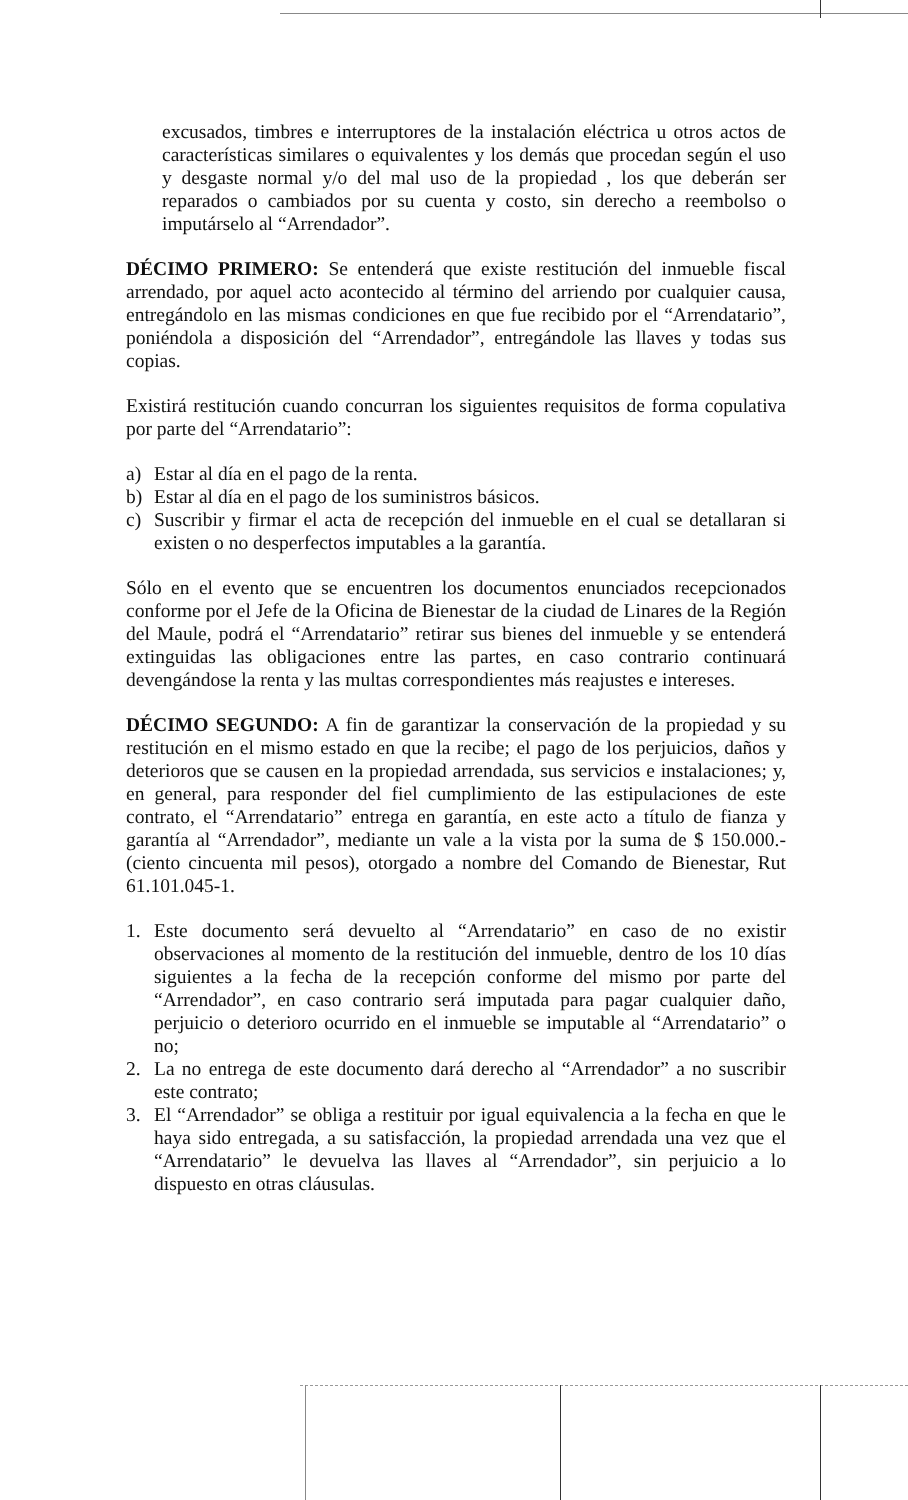excusados, timbres e interruptores de la instalación eléctrica u otros actos de características similares o equivalentes y los demás que procedan según el uso y desgaste normal y/o del mal uso de la propiedad , los que deberán ser reparados o cambiados por su cuenta y costo, sin derecho a reembolso o imputárselo al “Arrendador”.
DÉCIMO PRIMERO: Se entenderá que existe restitución del inmueble fiscal arrendado, por aquel acto acontecido al término del arriendo por cualquier causa, entregándolo en las mismas condiciones en que fue recibido por el “Arrendatario”, poniéndola a disposición del “Arrendador”, entregándole las llaves y todas sus copias.
Existirá restitución cuando concurran los siguientes requisitos de forma copulativa por parte del “Arrendatario”:
a) Estar al día en el pago de la renta.
b) Estar al día en el pago de los suministros básicos.
c) Suscribir y firmar el acta de recepción del inmueble en el cual se detallaran si existen o no desperfectos imputables a la garantía.
Sólo en el evento que se encuentren los documentos enunciados recepcionados conforme por el Jefe de la Oficina de Bienestar de la ciudad de Linares de la Región del Maule, podrá el “Arrendatario” retirar sus bienes del inmueble y se entenderá extinguidas las obligaciones entre las partes, en caso contrario continuará devengándose la renta y las multas correspondientes más reajustes e intereses.
DÉCIMO SEGUNDO: A fin de garantizar la conservación de la propiedad y su restitución en el mismo estado en que la recibe; el pago de los perjuicios, daños y deterioros que se causen en la propiedad arrendada, sus servicios e instalaciones; y, en general, para responder del fiel cumplimiento de las estipulaciones de este contrato, el “Arrendatario” entrega en garantía, en este acto a título de fianza y garantía al “Arrendador”, mediante un vale a la vista por la suma de $ 150.000.- (ciento cincuenta mil pesos), otorgado a nombre del Comando de Bienestar, Rut 61.101.045-1.
1. Este documento será devuelto al “Arrendatario” en caso de no existir observaciones al momento de la restitución del inmueble, dentro de los 10 días siguientes a la fecha de la recepción conforme del mismo por parte del “Arrendador”, en caso contrario será imputada para pagar cualquier daño, perjuicio o deterioro ocurrido en el inmueble se imputable al “Arrendatario” o no;
2. La no entrega de este documento dará derecho al “Arrendador” a no suscribir este contrato;
3. El “Arrendador” se obliga a restituir por igual equivalencia a la fecha en que le haya sido entregada, a su satisfacción, la propiedad arrendada una vez que el “Arrendatario” le devuelva las llaves al “Arrendador”, sin perjuicio a lo dispuesto en otras cláusulas.